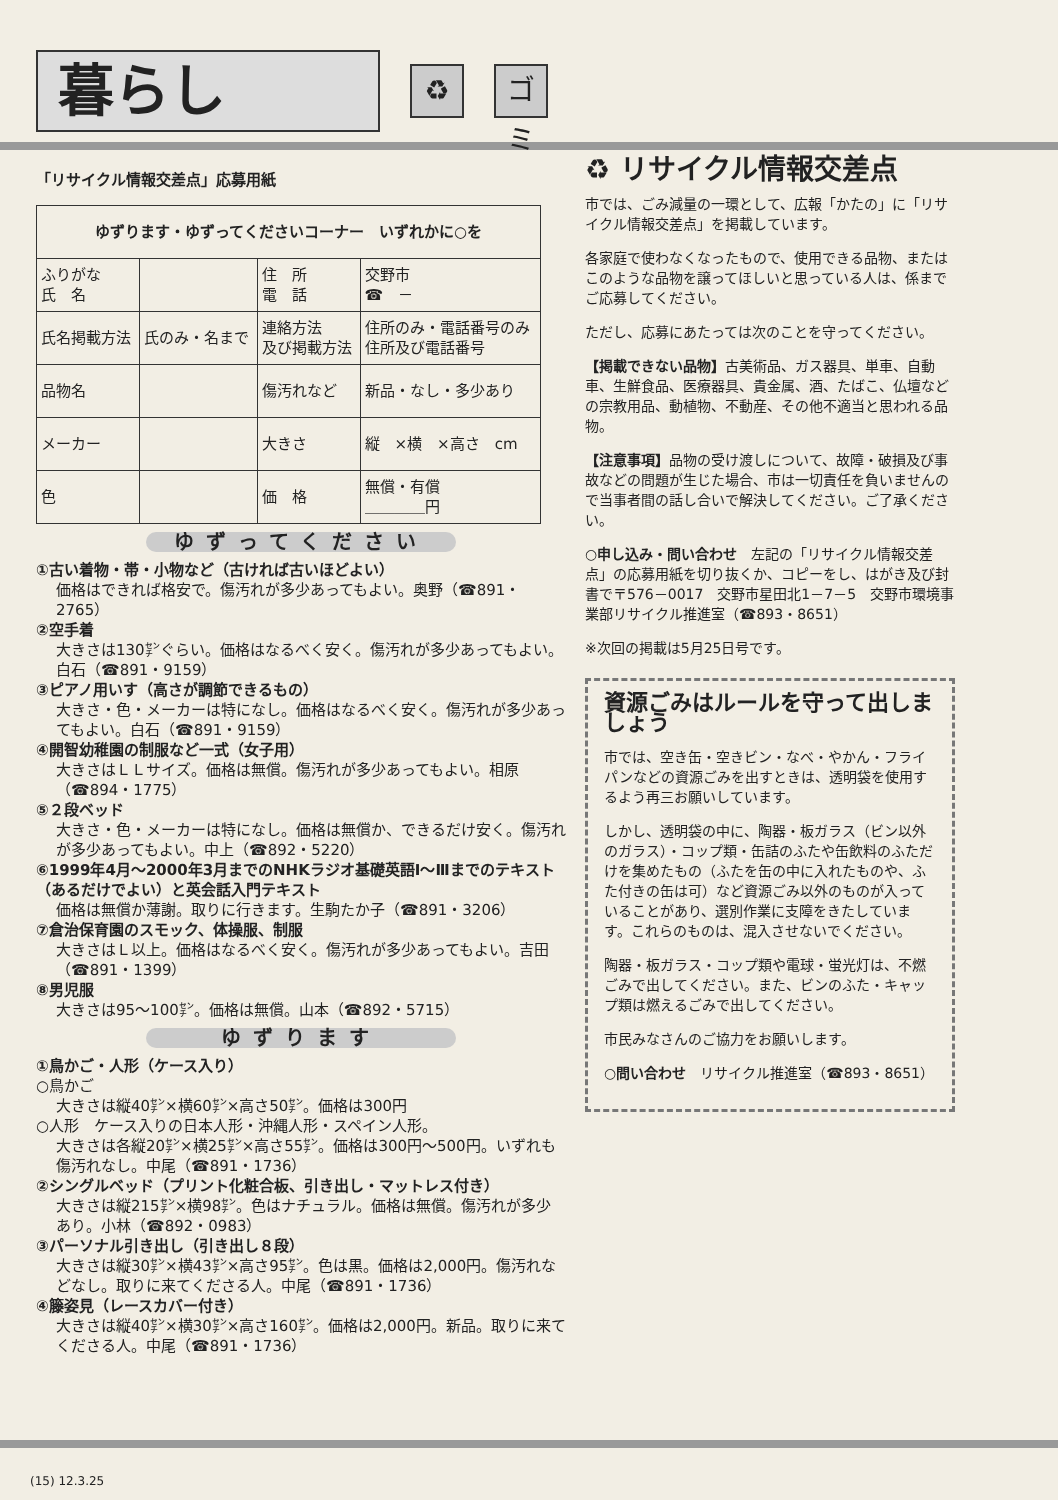暮らし
♻
ゴミ
「リサイクル情報交差点」応募用紙
| ゆずります・ゆずってくださいコーナー いずれかに○を | | | |
| --- | --- | --- | --- |
| ふりがな 氏 名 | | 住 所 電 話 | 交野市 ☎ － |
| 氏名掲載方法 | 氏のみ・名まで | 連絡方法 及び掲載方法 | 住所のみ・電話番号のみ 住所及び電話番号 |
| 品物名 | | 傷汚れなど | 新品・なし・多少あり |
| メーカー | | 大きさ | 縦 ×横 ×高さ cm |
| 色 | | 価 格 | 無償・有償 ＿＿＿＿円 |
ゆずってください
①古い着物・帯・小物など（古ければ古いほどよい）
価格はできれば格安で。傷汚れが多少あってもよい。奥野（☎891・2765）
②空手着
大きさは130㌢ぐらい。価格はなるべく安く。傷汚れが多少あってもよい。白石（☎891・9159）
③ピアノ用いす（高さが調節できるもの）
大きさ・色・メーカーは特になし。価格はなるべく安く。傷汚れが多少あってもよい。白石（☎891・9159）
④開智幼稚園の制服など一式（女子用）
大きさはＬＬサイズ。価格は無償。傷汚れが多少あってもよい。相原（☎894・1775）
⑤２段ベッド
大きさ・色・メーカーは特になし。価格は無償か、できるだけ安く。傷汚れが多少あってもよい。中上（☎892・5220）
⑥1999年4月～2000年3月までのNHKラジオ基礎英語Ⅰ～Ⅲまでのテキスト（あるだけでよい）と英会話入門テキスト
価格は無償か薄謝。取りに行きます。生駒たか子（☎891・3206）
⑦倉治保育園のスモック、体操服、制服
大きさはＬ以上。価格はなるべく安く。傷汚れが多少あってもよい。吉田（☎891・1399）
⑧男児服
大きさは95～100㌢。価格は無償。山本（☎892・5715）
ゆずります
①鳥かご・人形（ケース入り）
○鳥かご
大きさは縦40㌢×横60㌢×高さ50㌢。価格は300円
○人形　ケース入りの日本人形・沖縄人形・スペイン人形。
大きさは各縦20㌢×横25㌢×高さ55㌢。価格は300円～500円。いずれも傷汚れなし。中尾（☎891・1736）
②シングルベッド（プリント化粧合板、引き出し・マットレス付き）
大きさは縦215㌢×横98㌢。色はナチュラル。価格は無償。傷汚れが多少あり。小林（☎892・0983）
③パーソナル引き出し（引き出し８段）
大きさは縦30㌢×横43㌢×高さ95㌢。色は黒。価格は2,000円。傷汚れなどなし。取りに来てくださる人。中尾（☎891・1736）
④籐姿見（レースカバー付き）
大きさは縦40㌢×横30㌢×高さ160㌢。価格は2,000円。新品。取りに来てくださる人。中尾（☎891・1736）
♻ リサイクル情報交差点
市では、ごみ減量の一環として、広報「かたの」に「リサイクル情報交差点」を掲載しています。
各家庭で使わなくなったもので、使用できる品物、またはこのような品物を譲ってほしいと思っている人は、係までご応募してください。
ただし、応募にあたっては次のことを守ってください。
【掲載できない品物】古美術品、ガス器具、単車、自動車、生鮮食品、医療器具、貴金属、酒、たばこ、仏壇などの宗教用品、動植物、不動産、その他不適当と思われる品物。
【注意事項】品物の受け渡しについて、故障・破損及び事故などの問題が生じた場合、市は一切責任を負いませんので当事者間の話し合いで解決してください。ご了承ください。
○申し込み・問い合わせ　左記の「リサイクル情報交差点」の応募用紙を切り抜くか、コピーをし、はがき及び封書で〒576－0017　交野市星田北1－7－5　交野市環境事業部リサイクル推進室（☎893・8651）
※次回の掲載は5月25日号です。
資源ごみはルールを守って出しましょう
市では、空き缶・空きビン・なべ・やかん・フライパンなどの資源ごみを出すときは、透明袋を使用するよう再三お願いしています。
しかし、透明袋の中に、陶器・板ガラス（ビン以外のガラス）・コップ類・缶詰のふたや缶飲料のふただけを集めたもの（ふたを缶の中に入れたものや、ふた付きの缶は可）など資源ごみ以外のものが入っていることがあり、選別作業に支障をきたしています。これらのものは、混入させないでください。
陶器・板ガラス・コップ類や電球・蛍光灯は、不燃ごみで出してください。また、ビンのふた・キャップ類は燃えるごみで出してください。
市民みなさんのご協力をお願いします。
○問い合わせ　リサイクル推進室（☎893・8651）
(15) 12.3.25